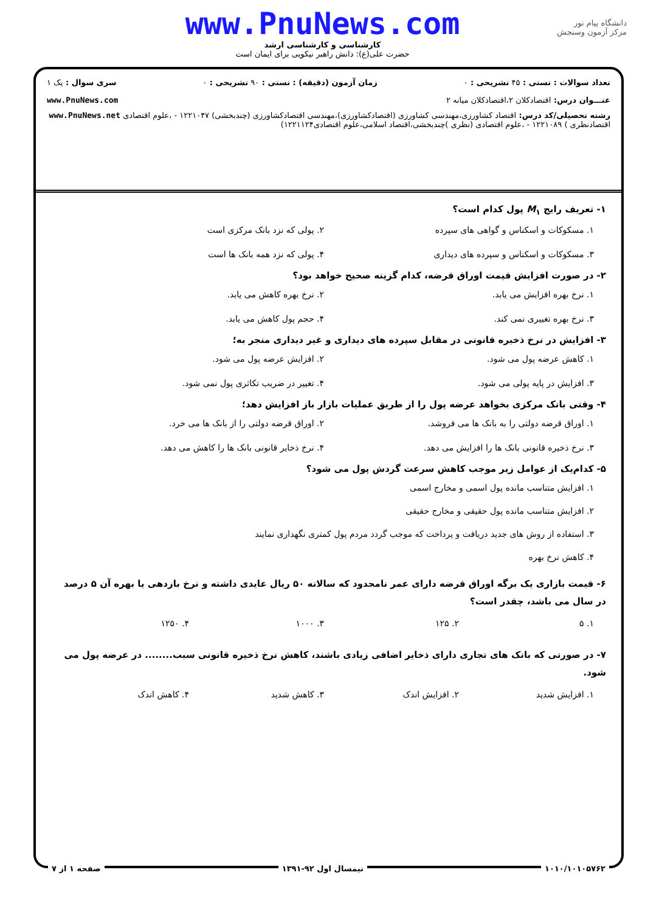دانشگاه پیام نور
مرکز آزمون وسنجش
www.PnuNews.com
کارشناسی و کارشناسی ارشد
حضرت علی(ع): دانش راهبر نیکویی برای ایمان است
تعداد سوالات : تستی : ۴۵ تشریحی : ۰ زمان آزمون (دقیقه) : تستی : ۹۰ تشریحی : ۰ سری سوال : یک ۱
عنـــوان درس: اقتصادکلان ۲،اقتصادکلان میانه ۲ www.PnuNews.com
رشته تحصیلی/کد درس: اقتصاد کشاورزی،مهندسی کشاورزی (اقتصادکشاورزی)،مهندسی اقتصادکشاورزی (چندبخشی) ۱۲۲۱۰۴۷ - ،علوم اقتصادی www.PnuNews.net
اقتصادنظری ) ۱۲۲۱۰۸۹ - ،علوم اقتصادی (نظری )چندبخشی،اقتصاد اسلامی،علوم اقتصادی۱۲۲۱۱۲۴)
۱- تعریف رایج M<sub>۱</sub> پول کدام است؟
۱. مسکوکات و اسکناس و گواهی های سپرده
۲. پولی که نزد بانک مرکزی است
۳. مسکوکات و اسکناس و سپرده های دیداری
۴. پولی که نزد همه بانک ها است
۲- در صورت افزایش قیمت اوراق قرضه، کدام گزینه صحیح خواهد بود؟
۱. نرخ بهره افزایش می یابد.
۲. نرخ بهره کاهش می یابد.
۳. نرخ بهره تغییری نمی کند.
۴. حجم پول کاهش می یابد.
۳- افزایش در نرخ ذخیره قانونی در مقابل سپرده های دیداری و غیر دیداری منجر به؛
۱. کاهش عرضه پول می شود.
۲. افزایش عرضه پول می شود.
۳. افزایش در پایه پولی می شود.
۴. تغییر در ضریب تکاثری پول نمی شود.
۴- وقتی بانک مرکزی بخواهد عرضه پول را از طریق عملیات بازار باز افزایش دهد؛
۱. اوراق قرضه دولتی را به بانک ها می فروشد.
۲. اوراق قرضه دولتی را از بانک ها می خرد.
۳. نرخ ذخیره قانونی بانک ها را افزایش می دهد.
۴. نرخ ذخایر قانونی بانک ها را کاهش می دهد.
۵- کدام‌یک از عوامل زیر موجب کاهش سرعت گردش پول می شود؟
۱. افزایش متناسب مانده پول اسمی و مخارج اسمی
۲. افزایش متناسب مانده پول حقیقی و مخارج حقیقی
۳. استفاده از روش های جدید دریافت و پرداخت که موجب گردد مردم پول کمتری نگهداری نمایند
۴. کاهش نرخ بهره
۶- قیمت بازاری یک برگه اوراق قرضه دارای عمر نامحدود که سالانه ۵۰ ریال عایدی داشته و نرخ بازدهی یا بهره آن ۵ درصد در سال می باشد، چقدر است؟
۱. ۵
۲. ۱۲۵
۳. ۱۰۰۰
۴. ۱۲۵۰
۷- در صورتی که بانک های تجاری دارای ذخایر اضافی زیادی باشند، کاهش نرخ ذخیره قانونی سبب........ در عرضه پول می شود.
۱. افزایش شدید
۲. افزایش اندک
۳. کاهش شدید
۴. کاهش اندک
۱۰۱۰/۱۰۱۰۵۷۶۲ نیمسال اول ۹۲-۱۳۹۱ صفحه ۱ از ۷